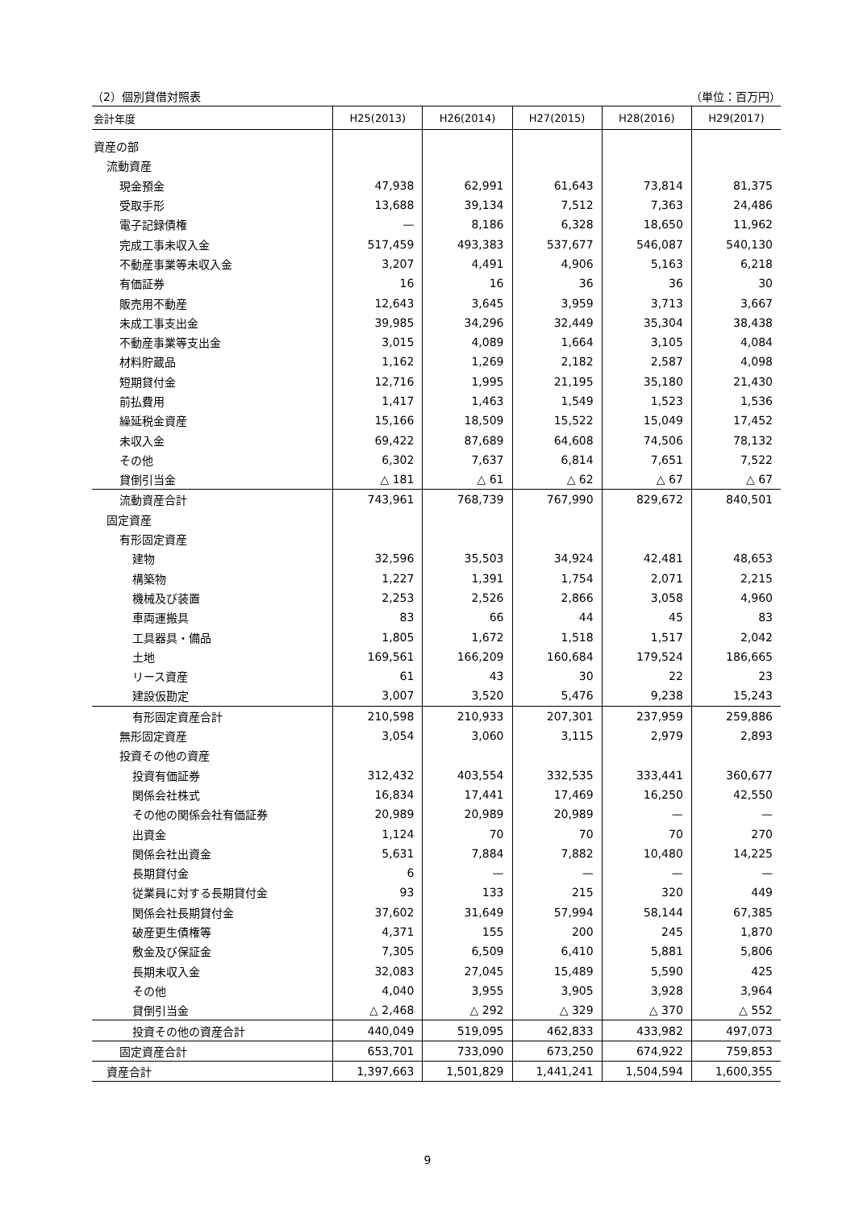（2）個別貸借対照表 （単位：百万円）
| 会計年度 | H25(2013) | H26(2014) | H27(2015) | H28(2016) | H29(2017) |
| --- | --- | --- | --- | --- | --- |
| 資産の部 | | | | | |
| 流動資産 | | | | | |
| 現金預金 | 47,938 | 62,991 | 61,643 | 73,814 | 81,375 |
| 受取手形 | 13,688 | 39,134 | 7,512 | 7,363 | 24,486 |
| 電子記録債権 | — | 8,186 | 6,328 | 18,650 | 11,962 |
| 完成工事未収入金 | 517,459 | 493,383 | 537,677 | 546,087 | 540,130 |
| 不動産事業等未収入金 | 3,207 | 4,491 | 4,906 | 5,163 | 6,218 |
| 有価証券 | 16 | 16 | 36 | 36 | 30 |
| 販売用不動産 | 12,643 | 3,645 | 3,959 | 3,713 | 3,667 |
| 未成工事支出金 | 39,985 | 34,296 | 32,449 | 35,304 | 38,438 |
| 不動産事業等支出金 | 3,015 | 4,089 | 1,664 | 3,105 | 4,084 |
| 材料貯蔵品 | 1,162 | 1,269 | 2,182 | 2,587 | 4,098 |
| 短期貸付金 | 12,716 | 1,995 | 21,195 | 35,180 | 21,430 |
| 前払費用 | 1,417 | 1,463 | 1,549 | 1,523 | 1,536 |
| 繰延税金資産 | 15,166 | 18,509 | 15,522 | 15,049 | 17,452 |
| 未収入金 | 69,422 | 87,689 | 64,608 | 74,506 | 78,132 |
| その他 | 6,302 | 7,637 | 6,814 | 7,651 | 7,522 |
| 貸倒引当金 | △ 181 | △ 61 | △ 62 | △ 67 | △ 67 |
| 流動資産合計 | 743,961 | 768,739 | 767,990 | 829,672 | 840,501 |
| 固定資産 | | | | | |
| 有形固定資産 | | | | | |
| 建物 | 32,596 | 35,503 | 34,924 | 42,481 | 48,653 |
| 構築物 | 1,227 | 1,391 | 1,754 | 2,071 | 2,215 |
| 機械及び装置 | 2,253 | 2,526 | 2,866 | 3,058 | 4,960 |
| 車両運搬具 | 83 | 66 | 44 | 45 | 83 |
| 工具器具・備品 | 1,805 | 1,672 | 1,518 | 1,517 | 2,042 |
| 土地 | 169,561 | 166,209 | 160,684 | 179,524 | 186,665 |
| リース資産 | 61 | 43 | 30 | 22 | 23 |
| 建設仮勘定 | 3,007 | 3,520 | 5,476 | 9,238 | 15,243 |
| 有形固定資産合計 | 210,598 | 210,933 | 207,301 | 237,959 | 259,886 |
| 無形固定資産 | 3,054 | 3,060 | 3,115 | 2,979 | 2,893 |
| 投資その他の資産 | | | | | |
| 投資有価証券 | 312,432 | 403,554 | 332,535 | 333,441 | 360,677 |
| 関係会社株式 | 16,834 | 17,441 | 17,469 | 16,250 | 42,550 |
| その他の関係会社有価証券 | 20,989 | 20,989 | 20,989 | — | — |
| 出資金 | 1,124 | 70 | 70 | 70 | 270 |
| 関係会社出資金 | 5,631 | 7,884 | 7,882 | 10,480 | 14,225 |
| 長期貸付金 | 6 | — | — | — | — |
| 従業員に対する長期貸付金 | 93 | 133 | 215 | 320 | 449 |
| 関係会社長期貸付金 | 37,602 | 31,649 | 57,994 | 58,144 | 67,385 |
| 破産更生債権等 | 4,371 | 155 | 200 | 245 | 1,870 |
| 敷金及び保証金 | 7,305 | 6,509 | 6,410 | 5,881 | 5,806 |
| 長期未収入金 | 32,083 | 27,045 | 15,489 | 5,590 | 425 |
| その他 | 4,040 | 3,955 | 3,905 | 3,928 | 3,964 |
| 貸倒引当金 | △ 2,468 | △ 292 | △ 329 | △ 370 | △ 552 |
| 投資その他の資産合計 | 440,049 | 519,095 | 462,833 | 433,982 | 497,073 |
| 固定資産合計 | 653,701 | 733,090 | 673,250 | 674,922 | 759,853 |
| 資産合計 | 1,397,663 | 1,501,829 | 1,441,241 | 1,504,594 | 1,600,355 |
9